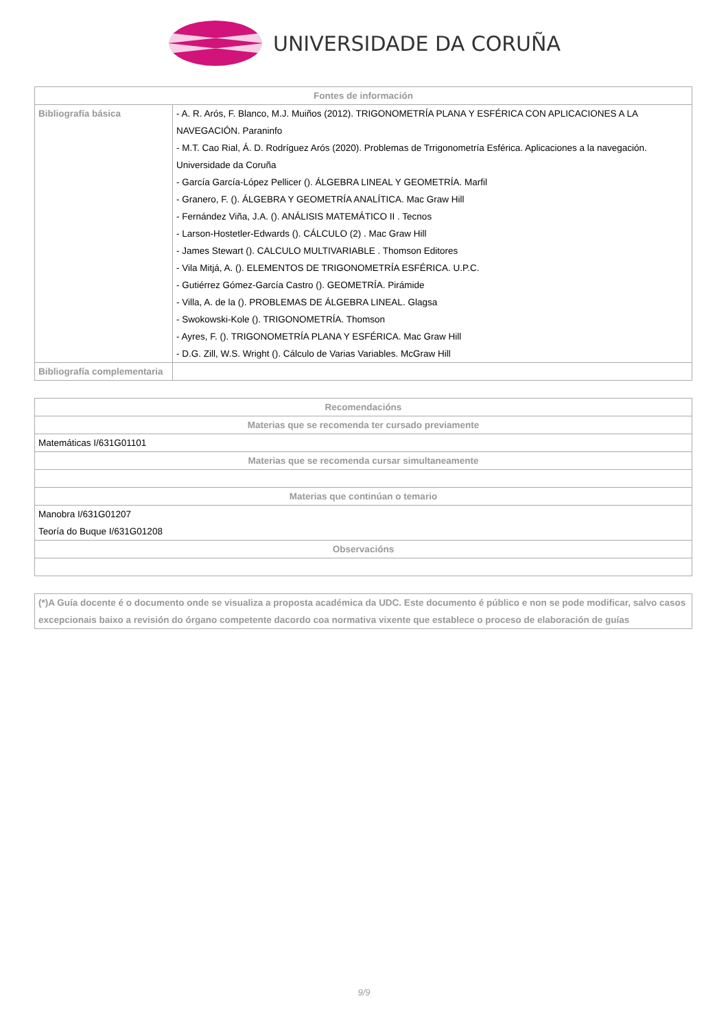UNIVERSIDADE DA CORUÑA
| Fontes de información | |
| --- | --- |
| Bibliografía básica | - A. R. Arós, F. Blanco, M.J. Muiños (2012). TRIGONOMETRÍA PLANA Y ESFÉRICA CON APLICACIONES A LA NAVEGACIÓN. Paraninfo - M.T. Cao Rial, Á. D. Rodríguez Arós (2020). Problemas de Trrigonometría Esférica. Aplicaciones a la navegación. Universidade da Coruña - García García-López Pellicer (). ÁLGEBRA LINEAL Y GEOMETRÍA. Marfil - Granero, F. (). ÁLGEBRA Y GEOMETRÍA ANALÍTICA. Mac Graw Hill - Fernández Viña, J.A. (). ANÁLISIS MATEMÁTICO II . Tecnos - Larson-Hostetler-Edwards (). CÁLCULO (2) . Mac Graw Hill - James Stewart (). CALCULO MULTIVARIABLE . Thomson Editores - Vila Mitjá, A. (). ELEMENTOS DE TRIGONOMETRÍA ESFÉRICA. U.P.C. - Gutiérrez Gómez-García Castro (). GEOMETRÍA. Pirámide - Villa, A. de la (). PROBLEMAS DE ÁLGEBRA LINEAL. Glagsa - Swokowski-Kole (). TRIGONOMETRÍA. Thomson - Ayres, F. (). TRIGONOMETRÍA PLANA Y ESFÉRICA. Mac Graw Hill - D.G. Zill, W.S. Wright (). Cálculo de Varias Variables. McGraw Hill |
| Bibliografía complementaria | |
| Recomendacións |
| --- |
| Materias que se recomenda ter cursado previamente |
| Matemáticas I/631G01101 |
| Materias que se recomenda cursar simultaneamente |
| Materias que continúan o temario |
| Manobra I/631G01207 Teoría do Buque I/631G01208 |
| Observacións |
| (*)A Guía docente é o documento onde se visualiza a proposta académica da UDC. Este documento é público e non se pode modificar, salvo casos excepcionais baixo a revisión do órgano competente dacordo coa normativa vixente que establece o proceso de elaboración de guías |
9/9